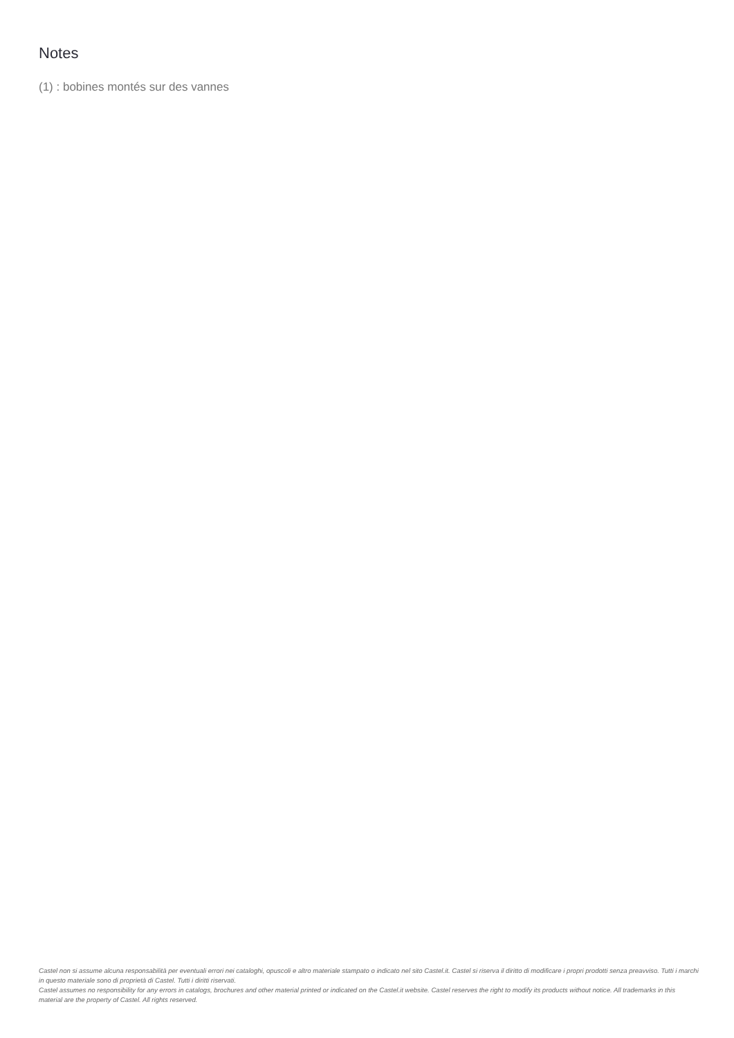Notes
(1) : bobines montés sur des vannes
Castel non si assume alcuna responsabilità per eventuali errori nei cataloghi, opuscoli e altro materiale stampato o indicato nel sito Castel.it. Castel si riserva il diritto di modificare i propri prodotti senza preavviso. Tutti i marchi in questo materiale sono di proprietà di Castel. Tutti i diritti riservati.
Castel assumes no responsibility for any errors in catalogs, brochures and other material printed or indicated on the Castel.it website. Castel reserves the right to modify its products without notice. All trademarks in this material are the property of Castel. All rights reserved.